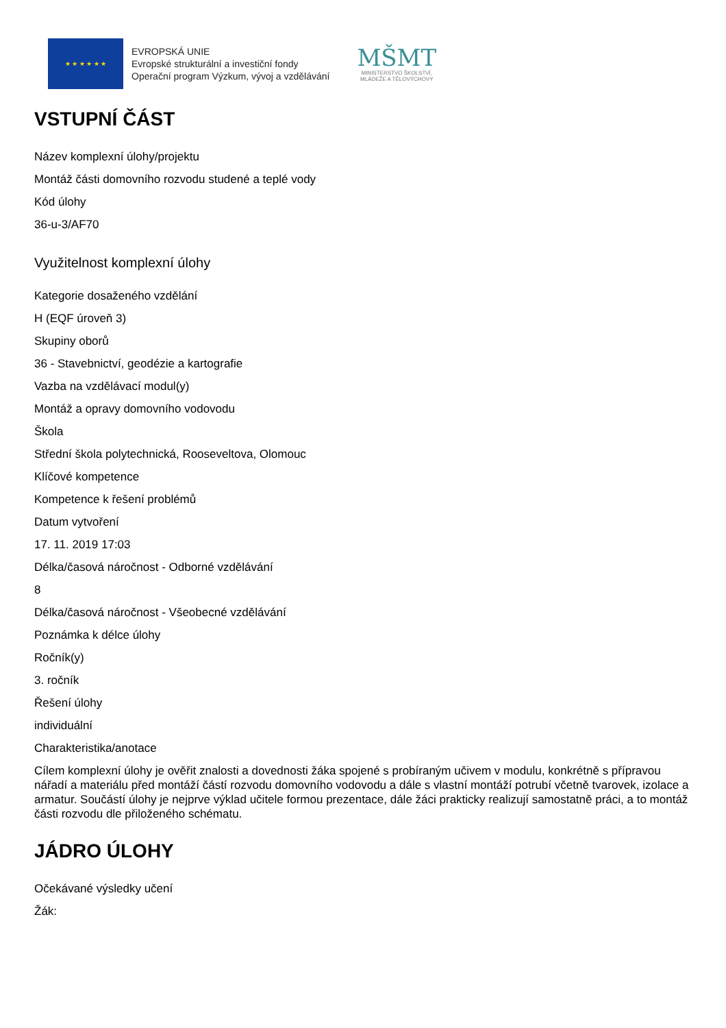★ ★ ★ ★ ★ ★
EVROPSKÁ UNIE
Evropské strukturální a investiční fondy
Operační program Výzkum, vývoj a vzdělávání
MŠMT
MINISTERSTVO ŠKOLSTVÍ,
MLÁDEŽE A TĚLOVÝCHOVY
VSTUPNÍ ČÁST
Název komplexní úlohy/projektu
Montáž části domovního rozvodu studené a teplé vody
Kód úlohy
36-u-3/AF70
Využitelnost komplexní úlohy
Kategorie dosaženého vzdělání
H (EQF úroveň 3)
Skupiny oborů
36 - Stavebnictví, geodézie a kartografie
Vazba na vzdělávací modul(y)
Montáž a opravy domovního vodovodu
Škola
Střední škola polytechnická, Rooseveltova, Olomouc
Klíčové kompetence
Kompetence k řešení problémů
Datum vytvoření
17. 11. 2019 17:03
Délka/časová náročnost - Odborné vzdělávání
8
Délka/časová náročnost - Všeobecné vzdělávání
Poznámka k délce úlohy
Ročník(y)
3. ročník
Řešení úlohy
individuální
Charakteristika/anotace
Cílem komplexní úlohy je ověřit znalosti a dovednosti žáka spojené s probíraným učivem v modulu, konkrétně s přípravou nářadí a materiálu před montáží částí rozvodu domovního vodovodu a dále s vlastní montáží potrubí včetně tvarovek, izolace a armatur. Součástí úlohy je nejprve výklad učitele formou prezentace, dále žáci prakticky realizují samostatně práci, a to montáž části rozvodu dle přiloženého schématu.
JÁDRO ÚLOHY
Očekávané výsledky učení
Žák: